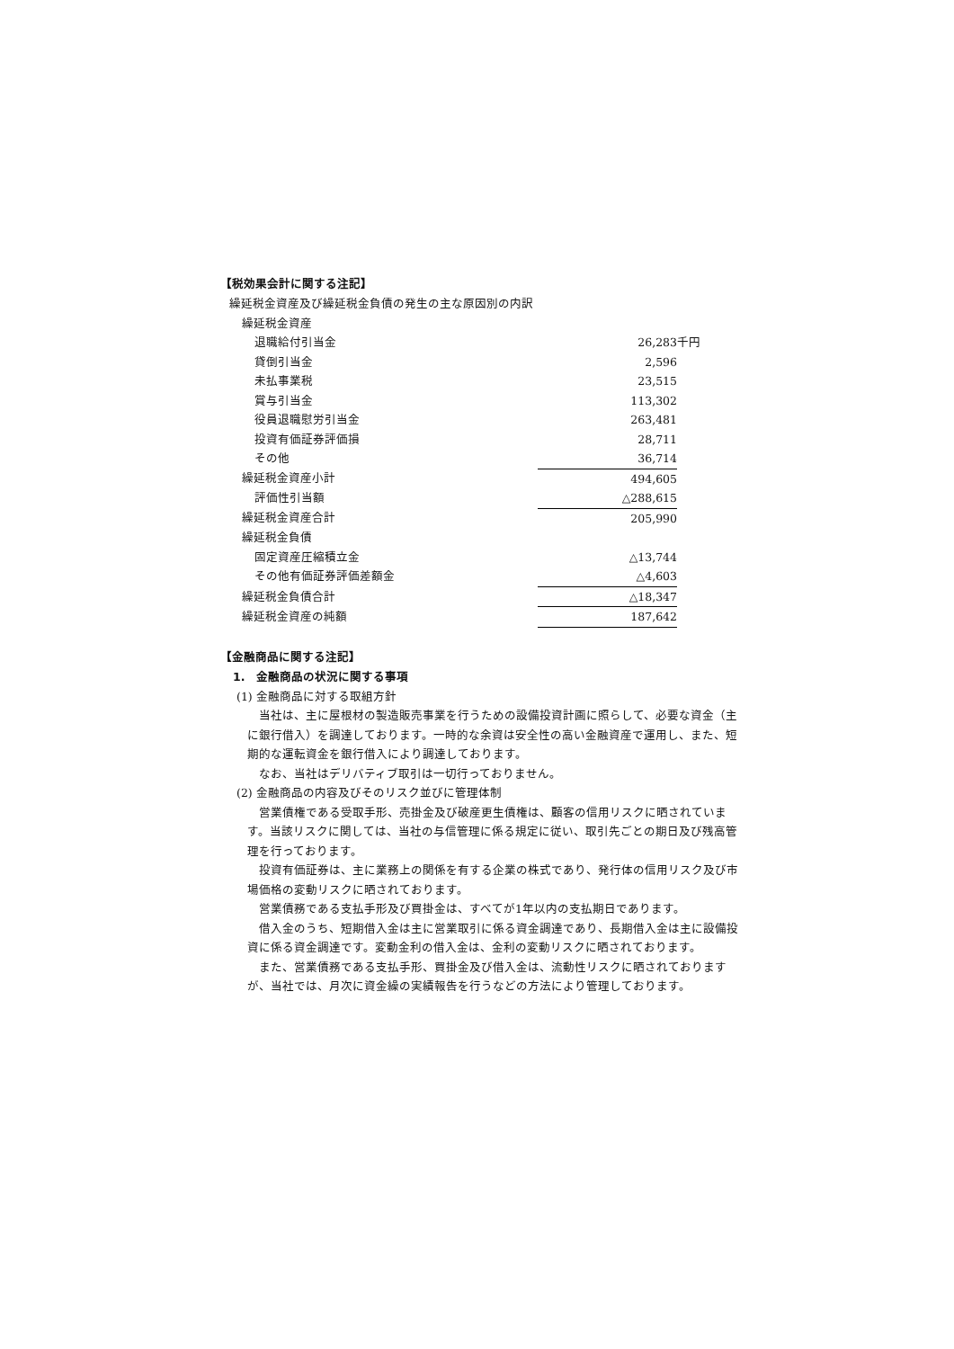【税効果会計に関する注記】
繰延税金資産及び繰延税金負債の発生の主な原因別の内訳
| 繰延税金資産 | | |
| 退職給付引当金 | 26,283 | 千円 |
| 貸倒引当金 | 2,596 | |
| 未払事業税 | 23,515 | |
| 賞与引当金 | 113,302 | |
| 役員退職慰労引当金 | 263,481 | |
| 投資有価証券評価損 | 28,711 | |
| その他 | 36,714 | |
| 繰延税金資産小計 | 494,605 | |
| 評価性引当額 | △288,615 | |
| 繰延税金資産合計 | 205,990 | |
| 繰延税金負債 | | |
| 固定資産圧縮積立金 | △13,744 | |
| その他有価証券評価差額金 | △4,603 | |
| 繰延税金負債合計 | △18,347 | |
| 繰延税金資産の純額 | 187,642 | |
【金融商品に関する注記】
1.　金融商品の状況に関する事項
(1) 金融商品に対する取組方針
　当社は、主に屋根材の製造販売事業を行うための設備投資計画に照らして、必要な資金（主に銀行借入）を調達しております。一時的な余資は安全性の高い金融資産で運用し、また、短期的な運転資金を銀行借入により調達しております。
　なお、当社はデリバティブ取引は一切行っておりません。
(2) 金融商品の内容及びそのリスク並びに管理体制
　営業債権である受取手形、売掛金及び破産更生債権は、顧客の信用リスクに晒されています。当該リスクに関しては、当社の与信管理に係る規定に従い、取引先ごとの期日及び残高管理を行っております。
　投資有価証券は、主に業務上の関係を有する企業の株式であり、発行体の信用リスク及び市場価格の変動リスクに晒されております。
　営業債務である支払手形及び買掛金は、すべてが1年以内の支払期日であります。
　借入金のうち、短期借入金は主に営業取引に係る資金調達であり、長期借入金は主に設備投資に係る資金調達です。変動金利の借入金は、金利の変動リスクに晒されております。
　また、営業債務である支払手形、買掛金及び借入金は、流動性リスクに晒されておりますが、当社では、月次に資金繰の実績報告を行うなどの方法により管理しております。